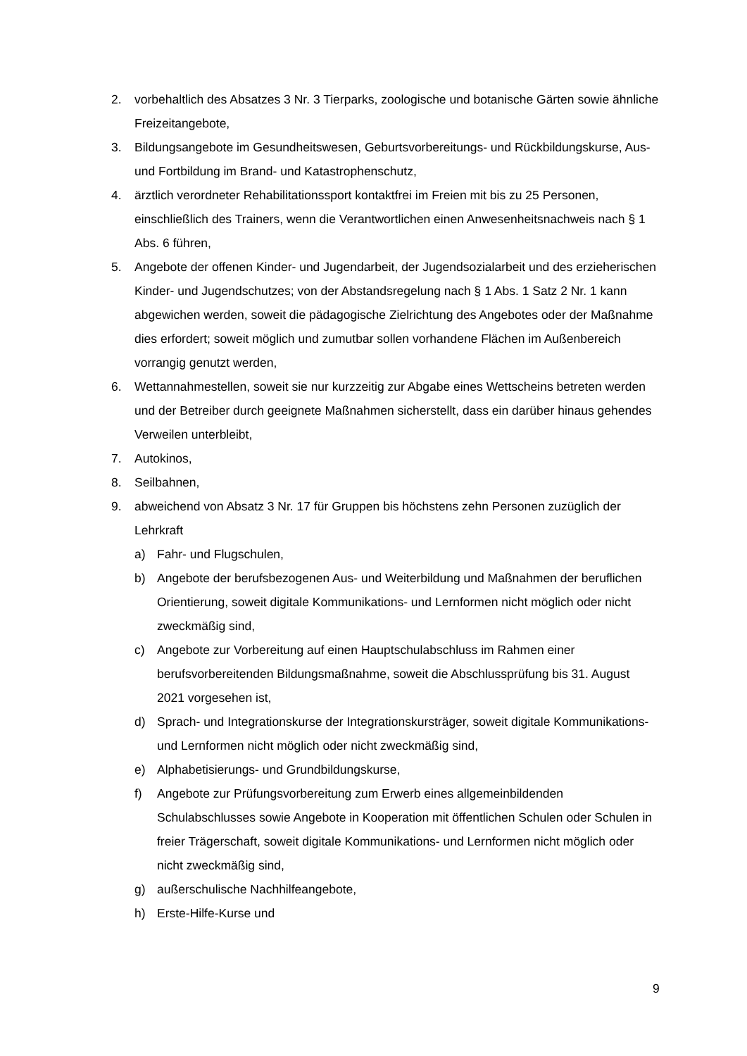2. vorbehaltlich des Absatzes 3 Nr. 3 Tierparks, zoologische und botanische Gärten sowie ähnliche Freizeitangebote,
3. Bildungsangebote im Gesundheitswesen, Geburtsvorbereitungs- und Rückbildungskurse, Aus- und Fortbildung im Brand- und Katastrophenschutz,
4. ärztlich verordneter Rehabilitationssport kontaktfrei im Freien mit bis zu 25 Personen, einschließlich des Trainers, wenn die Verantwortlichen einen Anwesenheitsnachweis nach § 1 Abs. 6 führen,
5. Angebote der offenen Kinder- und Jugendarbeit, der Jugendsozialarbeit und des erzieherischen Kinder- und Jugendschutzes; von der Abstandsregelung nach § 1 Abs. 1 Satz 2 Nr. 1 kann abgewichen werden, soweit die pädagogische Zielrichtung des Angebotes oder der Maßnahme dies erfordert; soweit möglich und zumutbar sollen vorhandene Flächen im Außenbereich vorrangig genutzt werden,
6. Wettannahmestellen, soweit sie nur kurzzeitig zur Abgabe eines Wettscheins betreten werden und der Betreiber durch geeignete Maßnahmen sicherstellt, dass ein darüber hinaus gehendes Verweilen unterbleibt,
7. Autokinos,
8. Seilbahnen,
9. abweichend von Absatz 3 Nr. 17 für Gruppen bis höchstens zehn Personen zuzüglich der Lehrkraft
a) Fahr- und Flugschulen,
b) Angebote der berufsbezogenen Aus- und Weiterbildung und Maßnahmen der beruflichen Orientierung, soweit digitale Kommunikations- und Lernformen nicht möglich oder nicht zweckmäßig sind,
c) Angebote zur Vorbereitung auf einen Hauptschulabschluss im Rahmen einer berufsvorbereitenden Bildungsmaßnahme, soweit die Abschlussprüfung bis 31. August 2021 vorgesehen ist,
d) Sprach- und Integrationskurse der Integrationskursträger, soweit digitale Kommunikations- und Lernformen nicht möglich oder nicht zweckmäßig sind,
e) Alphabetisierungs- und Grundbildungskurse,
f) Angebote zur Prüfungsvorbereitung zum Erwerb eines allgemeinbildenden Schulabschlusses sowie Angebote in Kooperation mit öffentlichen Schulen oder Schulen in freier Trägerschaft, soweit digitale Kommunikations- und Lernformen nicht möglich oder nicht zweckmäßig sind,
g) außerschulische Nachhilfeangebote,
h) Erste-Hilfe-Kurse und
9